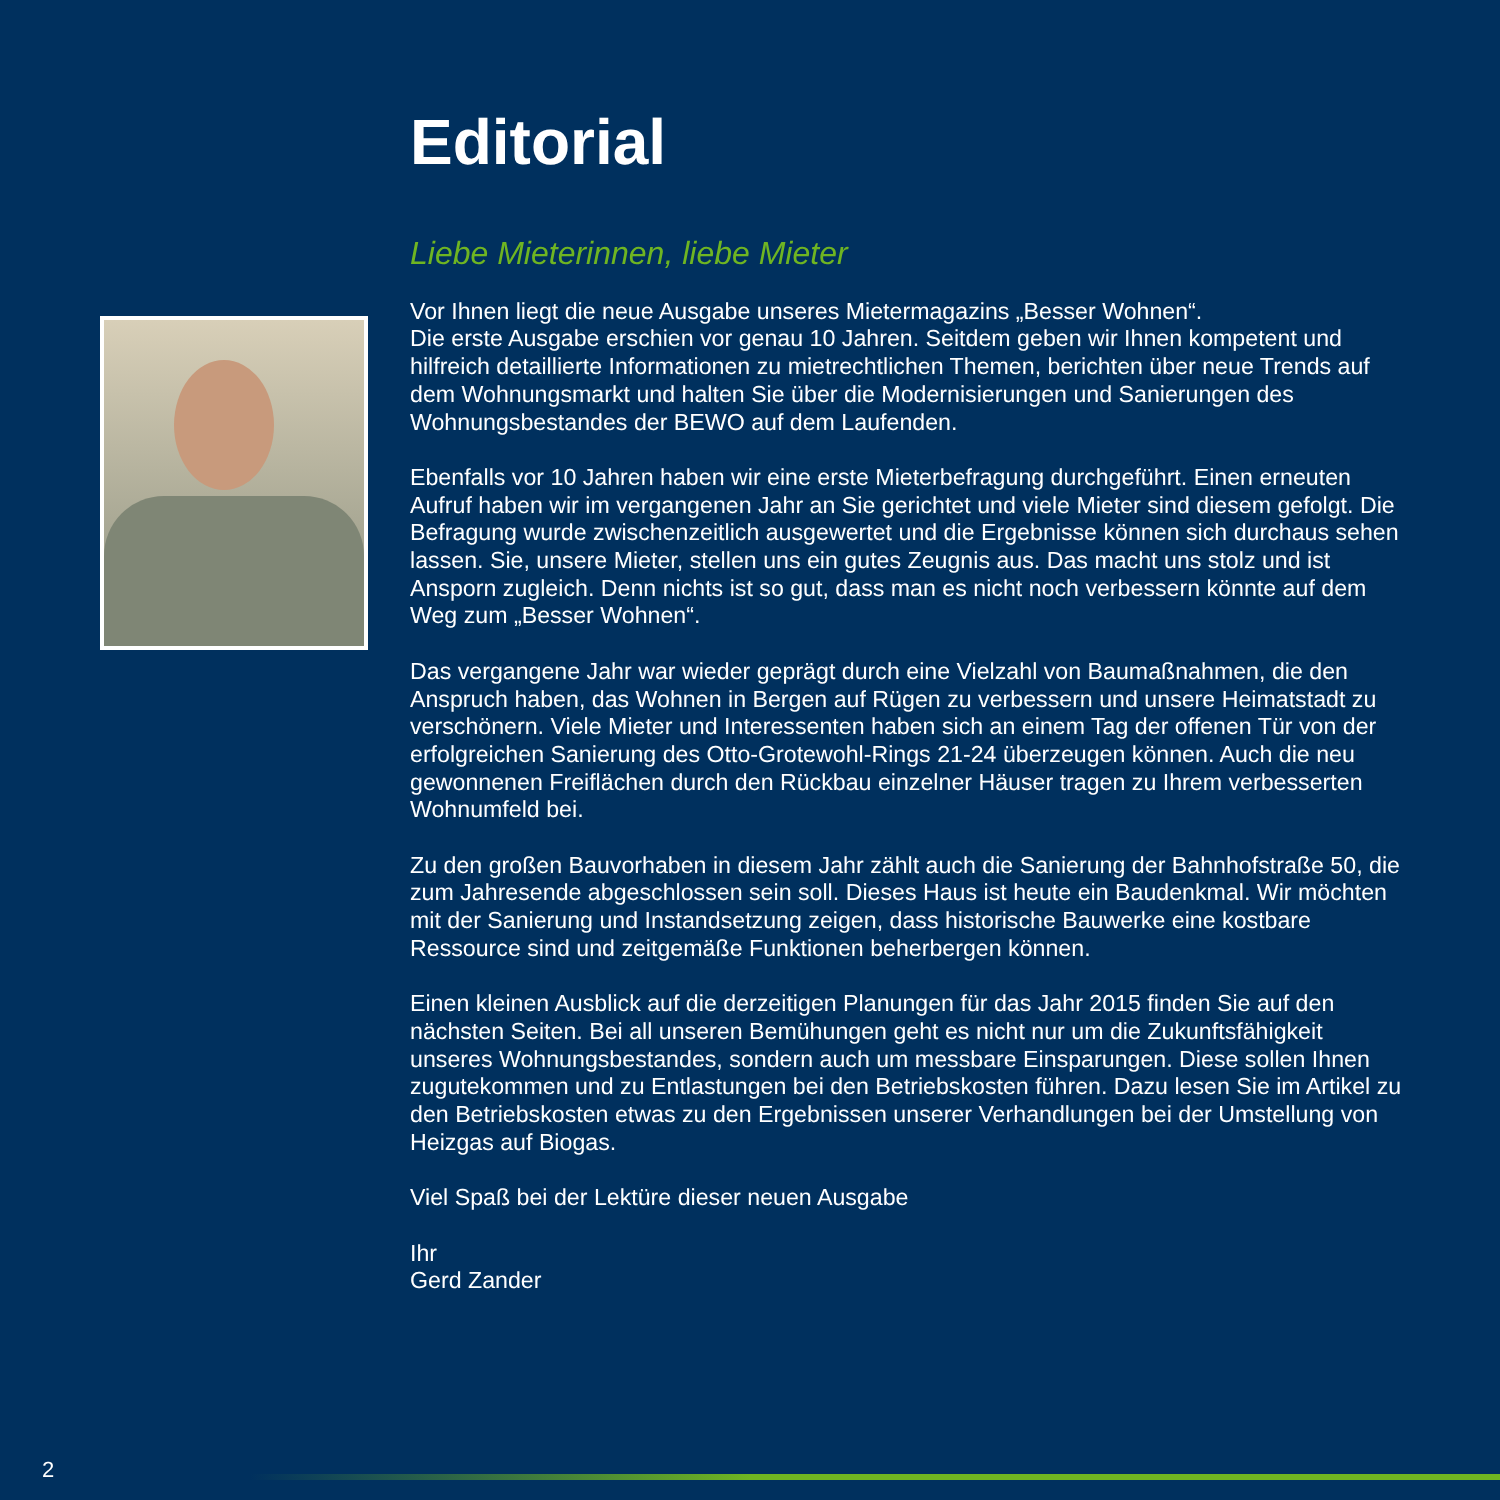Editorial
Liebe Mieterinnen, liebe Mieter
Vor Ihnen liegt die neue Ausgabe unseres Mietermagazins „Besser Wohnen“.
Die erste Ausgabe erschien vor genau 10 Jahren. Seitdem geben wir Ihnen kompetent und hilfreich detaillierte Informationen zu mietrechtlichen Themen, berichten über neue Trends auf dem Wohnungsmarkt und halten Sie über die Modernisierungen und Sanierungen des Wohnungsbestandes der BEWO auf dem Laufenden.
Ebenfalls vor 10 Jahren haben wir eine erste Mieterbefragung durchgeführt. Einen erneuten Aufruf haben wir im vergangenen Jahr an Sie gerichtet und viele Mieter sind diesem gefolgt. Die Befragung wurde zwischenzeitlich ausgewertet und die Ergebnisse können sich durchaus sehen lassen. Sie, unsere Mieter, stellen uns ein gutes Zeugnis aus. Das macht uns stolz und ist Ansporn zugleich. Denn nichts ist so gut, dass man es nicht noch verbessern könnte auf dem Weg zum „Besser Wohnen“.
Das vergangene Jahr war wieder geprägt durch eine Vielzahl von Baumaßnahmen, die den Anspruch haben, das Wohnen in Bergen auf Rügen zu verbessern und unsere Heimatstadt zu verschönern. Viele Mieter und Interessenten haben sich an einem Tag der offenen Tür von der erfolgreichen Sanierung des Otto-Grotewohl-Rings 21-24 überzeugen können. Auch die neu gewonnenen Freiflächen durch den Rückbau einzelner Häuser tragen zu Ihrem verbesserten Wohnumfeld bei.
Zu den großen Bauvorhaben in diesem Jahr zählt auch die Sanierung der Bahnhofstraße 50, die zum Jahresende abgeschlossen sein soll. Dieses Haus ist heute ein Baudenkmal. Wir möchten mit der Sanierung und Instandsetzung zeigen, dass historische Bauwerke eine kostbare Ressource sind und zeitgemäße Funktionen beherbergen können.
Einen kleinen Ausblick auf die derzeitigen Planungen für das Jahr 2015 finden Sie auf den nächsten Seiten. Bei all unseren Bemühungen geht es nicht nur um die Zukunftsfähigkeit unseres Wohnungsbestandes, sondern auch um messbare Einsparungen. Diese sollen Ihnen zugutekommen und zu Entlastungen bei den Betriebskosten führen. Dazu lesen Sie im Artikel zu den Betriebskosten etwas zu den Ergebnissen unserer Verhandlungen bei der Umstellung von Heizgas auf Biogas.
Viel Spaß bei der Lektüre dieser neuen Ausgabe
Ihr
Gerd Zander
2